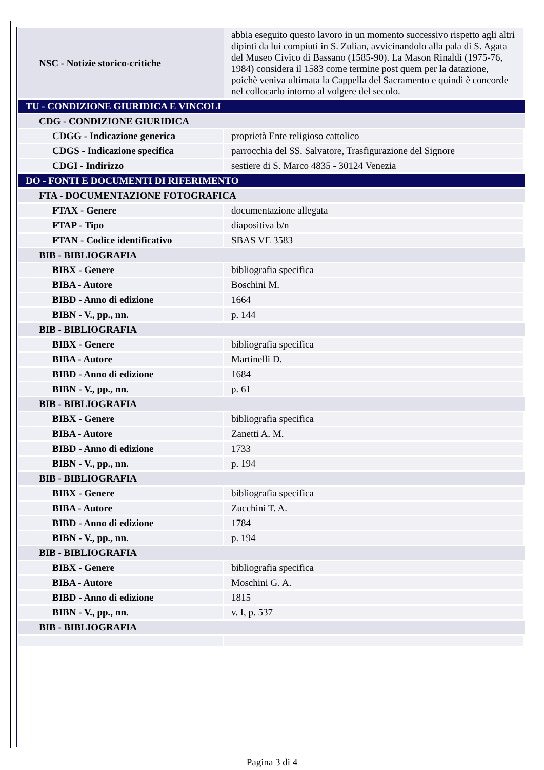| NSC - Notizie storico-critiche | abbia eseguito questo lavoro in un momento successivo rispetto agli altri dipinti da lui compiuti in S. Zulian, avvicinandolo alla pala di S. Agata del Museo Civico di Bassano (1585-90). La Mason Rinaldi (1975-76, 1984) considera il 1583 come termine post quem per la datazione, poichè veniva ultimata la Cappella del Sacramento e quindi è concorde nel collocarlo intorno al volgere del secolo. |
| TU - CONDIZIONE GIURIDICA E VINCOLI | |
| CDG - CONDIZIONE GIURIDICA | |
| CDGG - Indicazione generica | proprietà Ente religioso cattolico |
| CDGS - Indicazione specifica | parrocchia del SS. Salvatore, Trasfigurazione del Signore |
| CDGI - Indirizzo | sestiere di S. Marco 4835 - 30124 Venezia |
| DO - FONTI E DOCUMENTI DI RIFERIMENTO | |
| FTA - DOCUMENTAZIONE FOTOGRAFICA | |
| FTAX - Genere | documentazione allegata |
| FTAP - Tipo | diapositiva b/n |
| FTAN - Codice identificativo | SBAS VE 3583 |
| BIB - BIBLIOGRAFIA | |
| BIBX - Genere | bibliografia specifica |
| BIBA - Autore | Boschini M. |
| BIBD - Anno di edizione | 1664 |
| BIBN - V., pp., nn. | p. 144 |
| BIB - BIBLIOGRAFIA | |
| BIBX - Genere | bibliografia specifica |
| BIBA - Autore | Martinelli D. |
| BIBD - Anno di edizione | 1684 |
| BIBN - V., pp., nn. | p. 61 |
| BIB - BIBLIOGRAFIA | |
| BIBX - Genere | bibliografia specifica |
| BIBA - Autore | Zanetti A. M. |
| BIBD - Anno di edizione | 1733 |
| BIBN - V., pp., nn. | p. 194 |
| BIB - BIBLIOGRAFIA | |
| BIBX - Genere | bibliografia specifica |
| BIBA - Autore | Zucchini T. A. |
| BIBD - Anno di edizione | 1784 |
| BIBN - V., pp., nn. | p. 194 |
| BIB - BIBLIOGRAFIA | |
| BIBX - Genere | bibliografia specifica |
| BIBA - Autore | Moschini G. A. |
| BIBD - Anno di edizione | 1815 |
| BIBN - V., pp., nn. | v. I, p. 537 |
| BIB - BIBLIOGRAFIA | |
Pagina 3 di 4